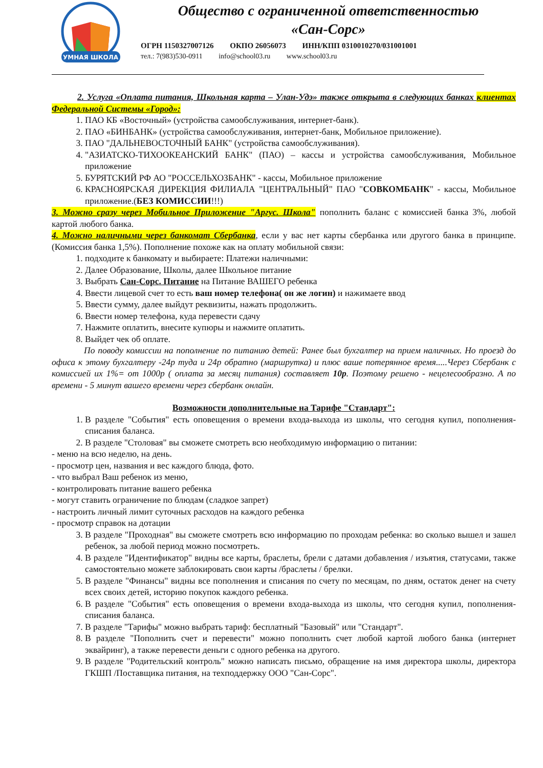УМНАЯ ШКОЛА
Общество с ограниченной ответственностью
«Сан-Сорс»
ОГРН 1150327007126 ОКПО 26056073 ИНН/КПП 0310010270/031001001
тел.: 7(983)530-0911 info@school03.ru www.school03.ru
2. Услуга «Оплата питания, Школьная карта – Улан-Удэ» также открыта в следующих банках клиентах Федеральной Системы «Город»:
1. ПАО КБ «Восточный» (устройства самообслуживания, интернет-банк).
2. ПАО «БИНБАНК» (устройства самообслуживания, интернет-банк, Мобильное приложение).
3. ПАО "ДАЛЬНЕВОСТОЧНЫЙ БАНК" (устройства самообслуживания).
4. "АЗИАТСКО-ТИХООКЕАНСКИЙ БАНК" (ПАО) – кассы и устройства самообслуживания, Мобильное приложение
5. БУРЯТСКИЙ РФ АО "РОССЕЛЬХОЗБАНК" - кассы, Мобильное приложение
6. КРАСНОЯРСКАЯ ДИРЕКЦИЯ ФИЛИАЛА "ЦЕНТРАЛЬНЫЙ" ПАО "СОВКОМБАНК" - кассы, Мобильное приложение.(БЕЗ КОМИССИИ!!!)
3. Можно сразу через Мобильное Приложение "Аргус. Школа" пополнить баланс с комиссией банка 3%, любой картой любого банка.
4. Можно наличными через банкомат Сбербанка, если у вас нет карты сбербанка или другого банка в принципе. (Комиссия банка 1,5%). Пополнение похоже как на оплату мобильной связи:
1. подходите к банкомату и выбираете: Платежи наличными:
2. Далее Образование, Школы, далее Школьное питание
3. Выбрать Сан-Сорс. Питание на Питание ВАШЕГО ребенка
4. Ввести лицевой счет то есть ваш номер телефона( он же логин) и нажимаете ввод
5. Ввести сумму, далее выйдут реквизиты, нажать продолжить.
6. Ввести номер телефона, куда перевести сдачу
7. Нажмите оплатить, внесите купюры и нажмите оплатить.
8. Выйдет чек об оплате.
По поводу комиссии на пополнение по питанию детей: Ранее был бухгалтер на прием наличных. Но проезд до офиса к этому бухгалтеру -24р туда и 24р обратно (маршрутка) и плюс ваше потерянное время.....Через Сбербанк с комиссией их 1%= от 1000р ( оплата за месяц питания) составляет 10р. Поэтому решено - нецелесообразно. А по времени - 5 минут вашего времени через сбербанк онлайн.
Возможности дополнительные на Тарифе "Стандарт":
1. В разделе "События" есть оповещения о времени входа-выхода из школы, что сегодня купил, пополнения-списания баланса.
2. В разделе "Столовая" вы сможете смотреть всю необходимую информацию о питании:
- меню на всю неделю, на день.
- просмотр цен, названия и вес каждого блюда, фото.
- что выбрал Ваш ребенок из меню,
- контролировать питание вашего ребенка
- могут ставить ограничение по блюдам (сладкое запрет)
- настроить личный лимит суточных расходов на каждого ребенка
- просмотр справок на дотации
3. В разделе "Проходная" вы сможете смотреть всю информацию по проходам ребенка: во сколько вышел и зашел ребенок, за любой период можно посмотреть.
4. В разделе "Идентификатор" видны все карты, браслеты, брели с датами добавления / изъятия, статусами, также самостоятельно можете заблокировать свои карты /браслеты / брелки.
5. В разделе "Финансы" видны все пополнения и списания по счету по месяцам, по дням, остаток денег на счету всех своих детей, историю покупок каждого ребенка.
6. В разделе "События" есть оповещения о времени входа-выхода из школы, что сегодня купил, пополнения-списания баланса.
7. В разделе "Тарифы" можно выбрать тариф: бесплатный "Базовый" или "Стандарт".
8. В разделе "Пополнить счет и перевести" можно пополнить счет любой картой любого банка (интернет эквайринг), а также перевести деньги с одного ребенка на другого.
9. В разделе "Родительский контроль" можно написать письмо, обращение на имя директора школы, директора ГКШП /Поставщика питания, на техподдержку ООО "Сан-Сорс".